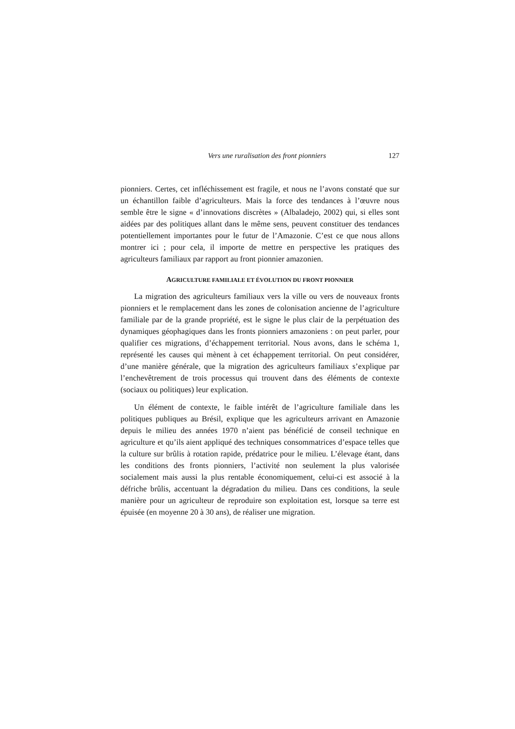Vers une ruralisation des front pionniers 127
pionniers. Certes, cet infléchissement est fragile, et nous ne l’avons constaté que sur un échantillon faible d’agriculteurs. Mais la force des tendances à l’œuvre nous semble être le signe « d’innovations discrètes » (Albaladejo, 2002) qui, si elles sont aidées par des politiques allant dans le même sens, peuvent constituer des tendances potentiellement importantes pour le futur de l’Amazonie. C’est ce que nous allons montrer ici ; pour cela, il importe de mettre en perspective les pratiques des agriculteurs familiaux par rapport au front pionnier amazonien.
AGRICULTURE FAMILIALE ET ÉVOLUTION DU FRONT PIONNIER
La migration des agriculteurs familiaux vers la ville ou vers de nouveaux fronts pionniers et le remplacement dans les zones de colonisation ancienne de l’agriculture familiale par de la grande propriété, est le signe le plus clair de la perpétuation des dynamiques géophagiques dans les fronts pionniers amazoniens : on peut parler, pour qualifier ces migrations, d’échappement territorial. Nous avons, dans le schéma 1, représenté les causes qui mènent à cet échappement territorial. On peut considérer, d’une manière générale, que la migration des agriculteurs familiaux s’explique par l’enchevêtrement de trois processus qui trouvent dans des éléments de contexte (sociaux ou politiques) leur explication.
Un élément de contexte, le faible intérêt de l’agriculture familiale dans les politiques publiques au Brésil, explique que les agriculteurs arrivant en Amazonie depuis le milieu des années 1970 n’aient pas bénéficié de conseil technique en agriculture et qu’ils aient appliqué des techniques consommatrices d’espace telles que la culture sur brûlis à rotation rapide, prédatrice pour le milieu. L’élevage étant, dans les conditions des fronts pionniers, l’activité non seulement la plus valorisée socialement mais aussi la plus rentable économiquement, celui-ci est associé à la défriche brûlis, accentuant la dégradation du milieu. Dans ces conditions, la seule manière pour un agriculteur de reproduire son exploitation est, lorsque sa terre est épuisée (en moyenne 20 à 30 ans), de réaliser une migration.